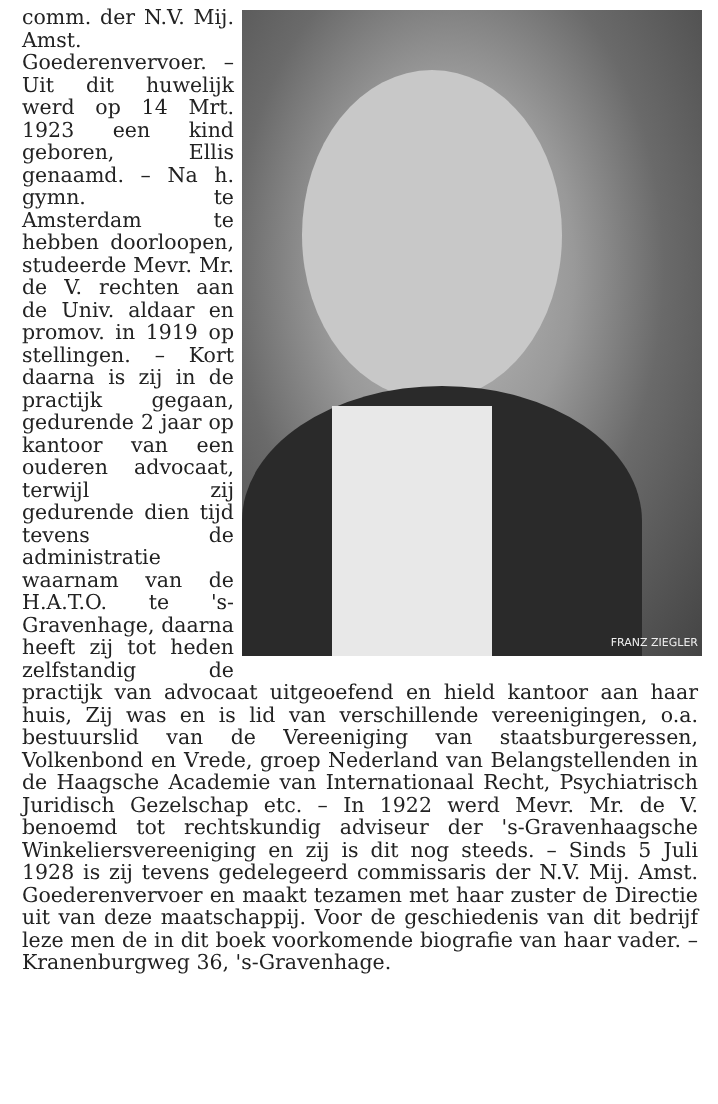FRANZ ZIEGLER
comm. der N.V. Mij. Amst. Goederenvervoer. – Uit dit huwelijk werd op 14 Mrt. 1923 een kind geboren, Ellis genaamd. – Na h. gymn. te Amsterdam te hebben doorloopen, studeerde Mevr. Mr. de V. rechten aan de Univ. aldaar en promov. in 1919 op stellingen. – Kort daarna is zij in de practijk gegaan, gedurende 2 jaar op kantoor van een ouderen advocaat, terwijl zij gedurende dien tijd tevens de administratie waarnam van de H.A.T.O. te 's-Gravenhage, daarna heeft zij tot heden zelfstandig de practijk van advocaat uitgeoefend en hield kantoor aan haar huis, Zij was en is lid van verschillende vereenigingen, o.a. bestuurslid van de Vereeniging van staatsburgeressen, Volkenbond en Vrede, groep Nederland van Belangstellenden in de Haagsche Academie van Internationaal Recht, Psychiatrisch Juridisch Gezelschap etc. – In 1922 werd Mevr. Mr. de V. benoemd tot rechtskundig adviseur der 's-Gravenhaagsche Winkeliersvereeniging en zij is dit nog steeds. – Sinds 5 Juli 1928 is zij tevens gedelegeerd commissaris der N.V. Mij. Amst. Goederenvervoer en maakt tezamen met haar zuster de Directie uit van deze maatschappij. Voor de geschiedenis van dit bedrijf leze men de in dit boek voorkomende biografie van haar vader. – Kranenburgweg 36, 's-Gravenhage.